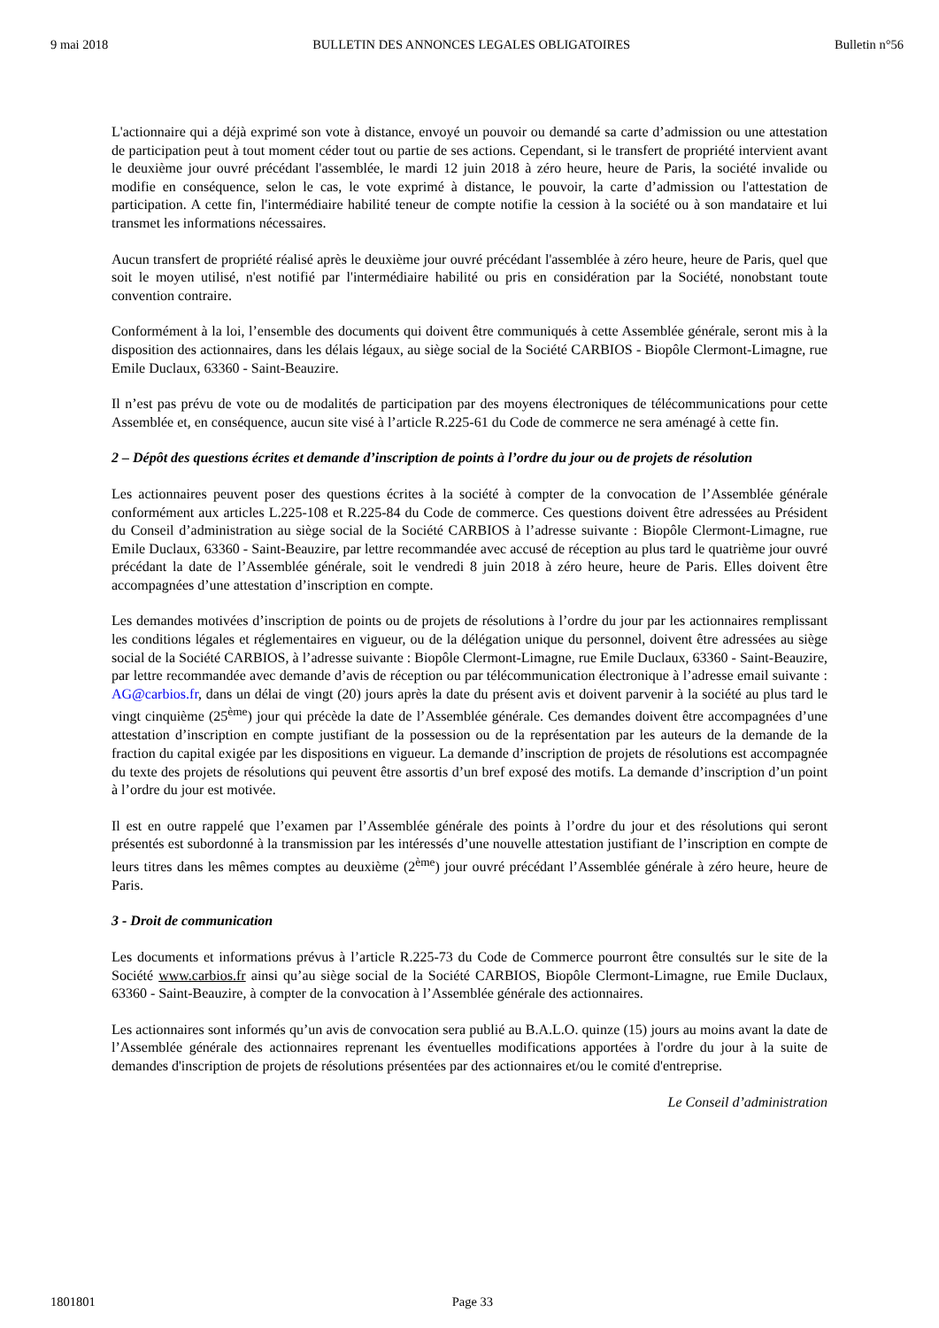9 mai 2018 BULLETIN DES ANNONCES LEGALES OBLIGATOIRES Bulletin n°56
L'actionnaire qui a déjà exprimé son vote à distance, envoyé un pouvoir ou demandé sa carte d’admission ou une attestation de participation peut à tout moment céder tout ou partie de ses actions. Cependant, si le transfert de propriété intervient avant le deuxième jour ouvré précédant l'assemblée, le mardi 12 juin 2018 à zéro heure, heure de Paris, la société invalide ou modifie en conséquence, selon le cas, le vote exprimé à distance, le pouvoir, la carte d’admission ou l'attestation de participation. A cette fin, l'intermédiaire habilité teneur de compte notifie la cession à la société ou à son mandataire et lui transmet les informations nécessaires.
Aucun transfert de propriété réalisé après le deuxième jour ouvré précédant l'assemblée à zéro heure, heure de Paris, quel que soit le moyen utilisé, n'est notifié par l'intermédiaire habilité ou pris en considération par la Société, nonobstant toute convention contraire.
Conformément à la loi, l’ensemble des documents qui doivent être communiqués à cette Assemblée générale, seront mis à la disposition des actionnaires, dans les délais légaux, au siège social de la Société CARBIOS - Biopôle Clermont-Limagne, rue Emile Duclaux, 63360 - Saint-Beauzire.
Il n’est pas prévu de vote ou de modalités de participation par des moyens électroniques de télécommunications pour cette Assemblée et, en conséquence, aucun site visé à l’article R.225-61 du Code de commerce ne sera aménagé à cette fin.
2 – Dépôt des questions écrites et demande d’inscription de points à l’ordre du jour ou de projets de résolution
Les actionnaires peuvent poser des questions écrites à la société à compter de la convocation de l’Assemblée générale conformément aux articles L.225-108 et R.225-84 du Code de commerce. Ces questions doivent être adressées au Président du Conseil d’administration au siège social de la Société CARBIOS à l’adresse suivante : Biopôle Clermont-Limagne, rue Emile Duclaux, 63360 - Saint-Beauzire, par lettre recommandée avec accusé de réception au plus tard le quatrième jour ouvré précédant la date de l’Assemblée générale, soit le vendredi 8 juin 2018 à zéro heure, heure de Paris. Elles doivent être accompagnées d’une attestation d’inscription en compte.
Les demandes motivées d’inscription de points ou de projets de résolutions à l’ordre du jour par les actionnaires remplissant les conditions légales et réglementaires en vigueur, ou de la délégation unique du personnel, doivent être adressées au siège social de la Société CARBIOS, à l’adresse suivante : Biopôle Clermont-Limagne, rue Emile Duclaux, 63360 - Saint-Beauzire, par lettre recommandée avec demande d’avis de réception ou par télécommunication électronique à l’adresse email suivante : AG@carbios.fr, dans un délai de vingt (20) jours après la date du présent avis et doivent parvenir à la société au plus tard le vingt cinquième (25<sup>ème</sup>) jour qui précède la date de l’Assemblée générale. Ces demandes doivent être accompagnées d’une attestation d’inscription en compte justifiant de la possession ou de la représentation par les auteurs de la demande de la fraction du capital exigée par les dispositions en vigueur. La demande d’inscription de projets de résolutions est accompagnée du texte des projets de résolutions qui peuvent être assortis d’un bref exposé des motifs. La demande d’inscription d’un point à l’ordre du jour est motivée.
Il est en outre rappelé que l’examen par l’Assemblée générale des points à l’ordre du jour et des résolutions qui seront présentés est subordonné à la transmission par les intéressés d’une nouvelle attestation justifiant de l’inscription en compte de leurs titres dans les mêmes comptes au deuxième (2<sup>ème</sup>) jour ouvré précédant l’Assemblée générale à zéro heure, heure de Paris.
3 - Droit de communication
Les documents et informations prévus à l’article R.225-73 du Code de Commerce pourront être consultés sur le site de la Société www.carbios.fr ainsi qu’au siège social de la Société CARBIOS, Biopôle Clermont-Limagne, rue Emile Duclaux, 63360 - Saint-Beauzire, à compter de la convocation à l’Assemblée générale des actionnaires.
Les actionnaires sont informés qu’un avis de convocation sera publié au B.A.L.O. quinze (15) jours au moins avant la date de l’Assemblée générale des actionnaires reprenant les éventuelles modifications apportées à l'ordre du jour à la suite de demandes d'inscription de projets de résolutions présentées par des actionnaires et/ou le comité d'entreprise.
Le Conseil d’administration
1801801 Page 33